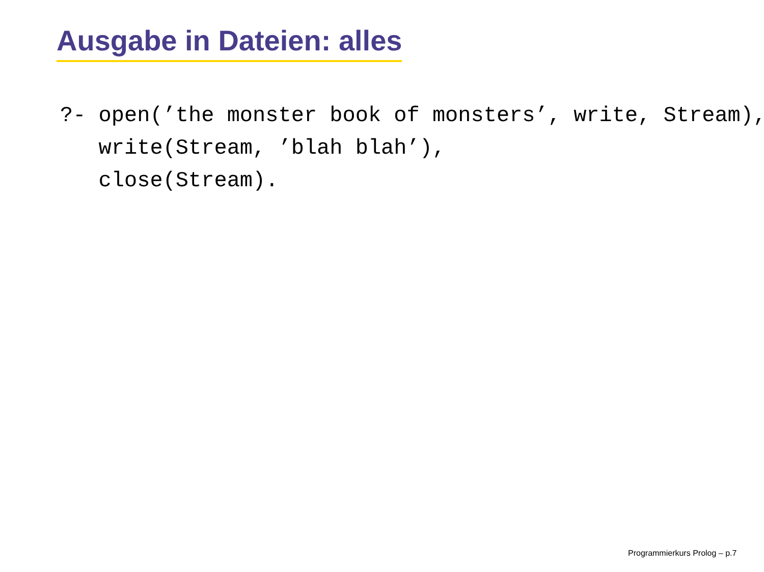Ausgabe in Dateien: alles
?- open(’the monster book of monsters’, write, Stream),
   write(Stream, ’blah blah’),
   close(Stream).
Programmierkurs Prolog – p.7